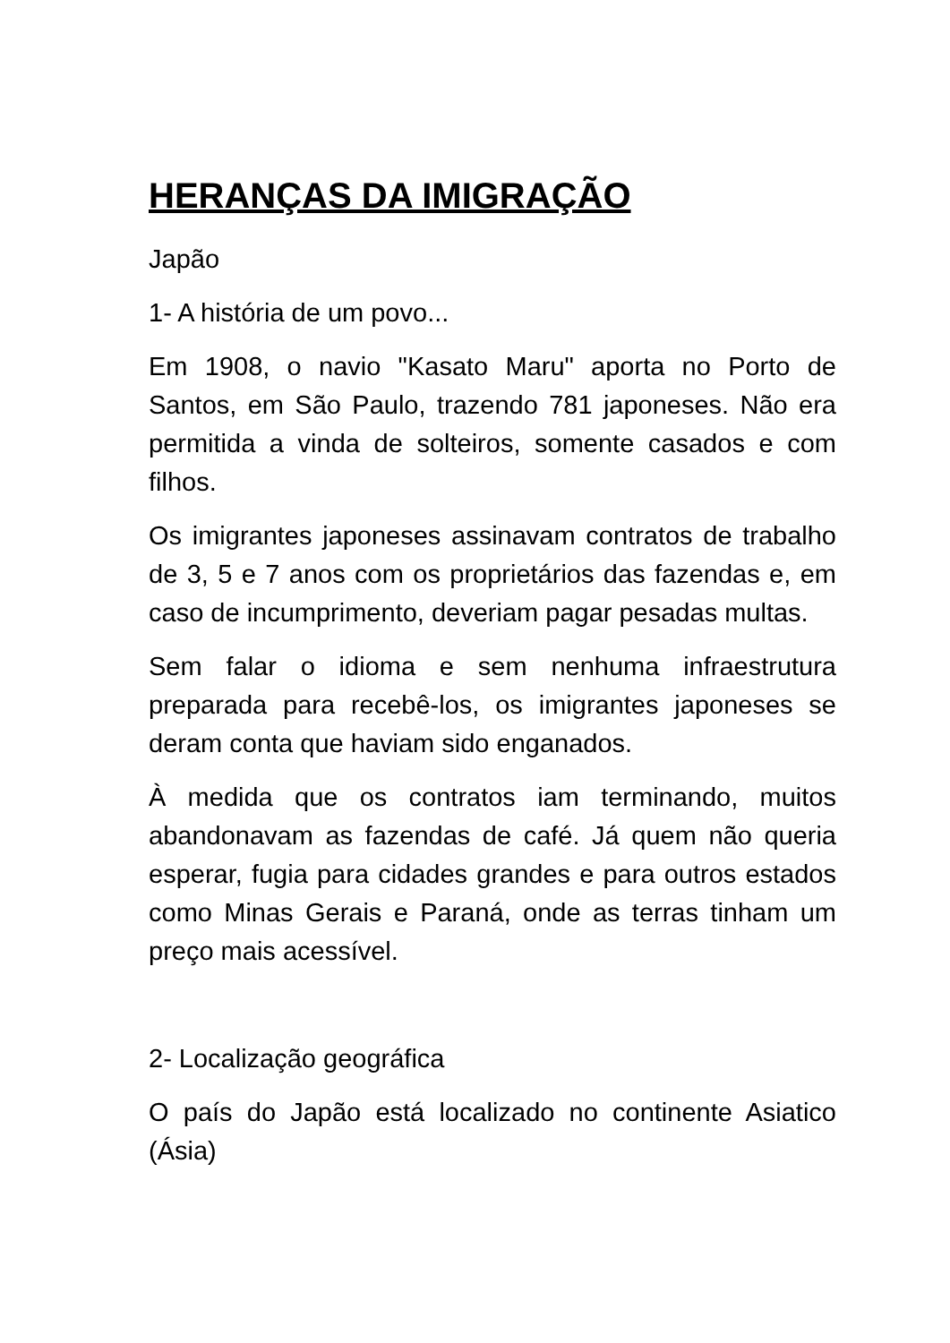HERANÇAS DA IMIGRAÇÃO
Japão
1- A história de um povo...
Em 1908, o navio "Kasato Maru" aporta no Porto de Santos, em São Paulo, trazendo 781 japoneses. Não era permitida a vinda de solteiros, somente casados e com filhos.
Os imigrantes japoneses assinavam contratos de trabalho de 3, 5 e 7 anos com os proprietários das fazendas e, em caso de incumprimento, deveriam pagar pesadas multas.
Sem falar o idioma e sem nenhuma infraestrutura preparada para recebê-los, os imigrantes japoneses se deram conta que haviam sido enganados.
À medida que os contratos iam terminando, muitos abandonavam as fazendas de café. Já quem não queria esperar, fugia para cidades grandes e para outros estados como Minas Gerais e Paraná, onde as terras tinham um preço mais acessível.
2- Localização geográfica
O país do Japão está localizado no continente Asiatico (Ásia)